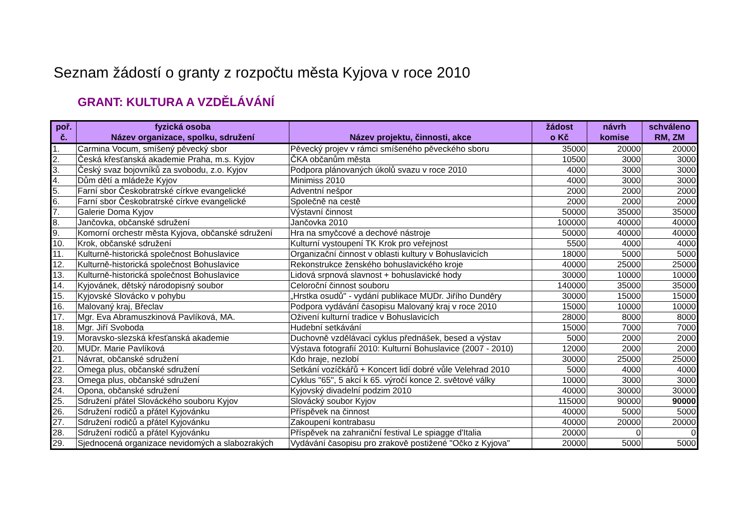Seznam žádostí o granty z rozpočtu města Kyjova v roce 2010
GRANT: KULTURA A VZDĚLÁVÁNÍ
| poř. č. | fyzická osoba Název organizace, spolku, sdružení | Název projektu, činnosti, akce | žádost o Kč | návrh komise | schváleno RM, ZM |
| --- | --- | --- | --- | --- | --- |
| 1. | Carmina Vocum, smíšený pěvecký sbor | Pěvecký projev v rámci smíšeného pěveckého sboru | 35000 | 20000 | 20000 |
| 2. | Česká křesťanská akademie Praha, m.s. Kyjov | ČKA občanům města | 10500 | 3000 | 3000 |
| 3. | Český svaz bojovníků za svobodu, z.o. Kyjov | Podpora plánovaných úkolů svazu v roce 2010 | 4000 | 3000 | 3000 |
| 4. | Dům dětí a mládeže Kyjov | Minimiss 2010 | 4000 | 3000 | 3000 |
| 5. | Farní sbor Českobratrské církve evangelické | Adventní nešpor | 2000 | 2000 | 2000 |
| 6. | Farní sbor Českobratrské církve evangelické | Společně na cestě | 2000 | 2000 | 2000 |
| 7. | Galerie Doma Kyjov | Výstavní činnost | 50000 | 35000 | 35000 |
| 8. | Jančovka, občanské sdružení | Jančovka 2010 | 100000 | 40000 | 40000 |
| 9. | Komorní orchestr města Kyjova, občanské sdružení | Hra na smyčcové a dechové nástroje | 50000 | 40000 | 40000 |
| 10. | Krok, občanské sdružení | Kulturní vystoupení TK Krok pro veřejnost | 5500 | 4000 | 4000 |
| 11. | Kulturně-historická společnost Bohuslavice | Organizační činnost v oblasti kultury v Bohuslavicích | 18000 | 5000 | 5000 |
| 12. | Kulturně-historická společnost Bohuslavice | Rekonstrukce ženského bohuslavického kroje | 40000 | 25000 | 25000 |
| 13. | Kulturně-historická společnost Bohuslavice | Lidová srpnová slavnost + bohuslavické hody | 30000 | 10000 | 10000 |
| 14. | Kyjovánek, dětský národopisný soubor | Celoroční činnost souboru | 140000 | 35000 | 35000 |
| 15. | Kyjovské Slovácko v pohybu | „Hrstka osudů" - vydání publikace MUDr. Jiřího Dunděry | 30000 | 15000 | 15000 |
| 16. | Malovaný kraj, Břeclav | Podpora vydávání časopisu Malovaný kraj v roce 2010 | 15000 | 10000 | 10000 |
| 17. | Mgr. Eva Abramuszkinová Pavlíková, MA. | Oživení kulturní tradice v Bohuslavicích | 28000 | 8000 | 8000 |
| 18. | Mgr. Jiří Svoboda | Hudební setkávání | 15000 | 7000 | 7000 |
| 19. | Moravsko-slezská křesťanská akademie | Duchovně vzdělávací cyklus přednášek, besed a výstav | 5000 | 2000 | 2000 |
| 20. | MUDr. Marie Pavlíková | Výstava fotografií 2010: Kulturní Bohuslavice (2007 - 2010) | 12000 | 2000 | 2000 |
| 21. | Návrat, občanské sdružení | Kdo hraje, nezlobí | 30000 | 25000 | 25000 |
| 22. | Omega plus, občanské sdružení | Setkání vozíčkářů + Koncert lidí dobré vůle Velehrad 2010 | 5000 | 4000 | 4000 |
| 23. | Omega plus, občanské sdružení | Cyklus "65", 5 akcí k 65. výročí konce 2. světové války | 10000 | 3000 | 3000 |
| 24. | Opona, občanské sdružení | Kyjovský divadelní podzim 2010 | 40000 | 30000 | 30000 |
| 25. | Sdružení přátel Slováckého souboru Kyjov | Slovácký soubor Kyjov | 115000 | 90000 | 90000 |
| 26. | Sdružení rodičů a přátel Kyjovánku | Příspěvek na činnost | 40000 | 5000 | 5000 |
| 27. | Sdružení rodičů a přátel Kyjovánku | Zakoupení kontrabasu | 40000 | 20000 | 20000 |
| 28. | Sdružení rodičů a přátel Kyjovánku | Příspěvek na zahraniční festival Le spiagge d'Italia | 20000 | 0 | 0 |
| 29. | Sjednocená organizace nevidomých a slabozrakých | Vydávání časopisu pro zrakově postižené "Očko z Kyjova" | 20000 | 5000 | 5000 |